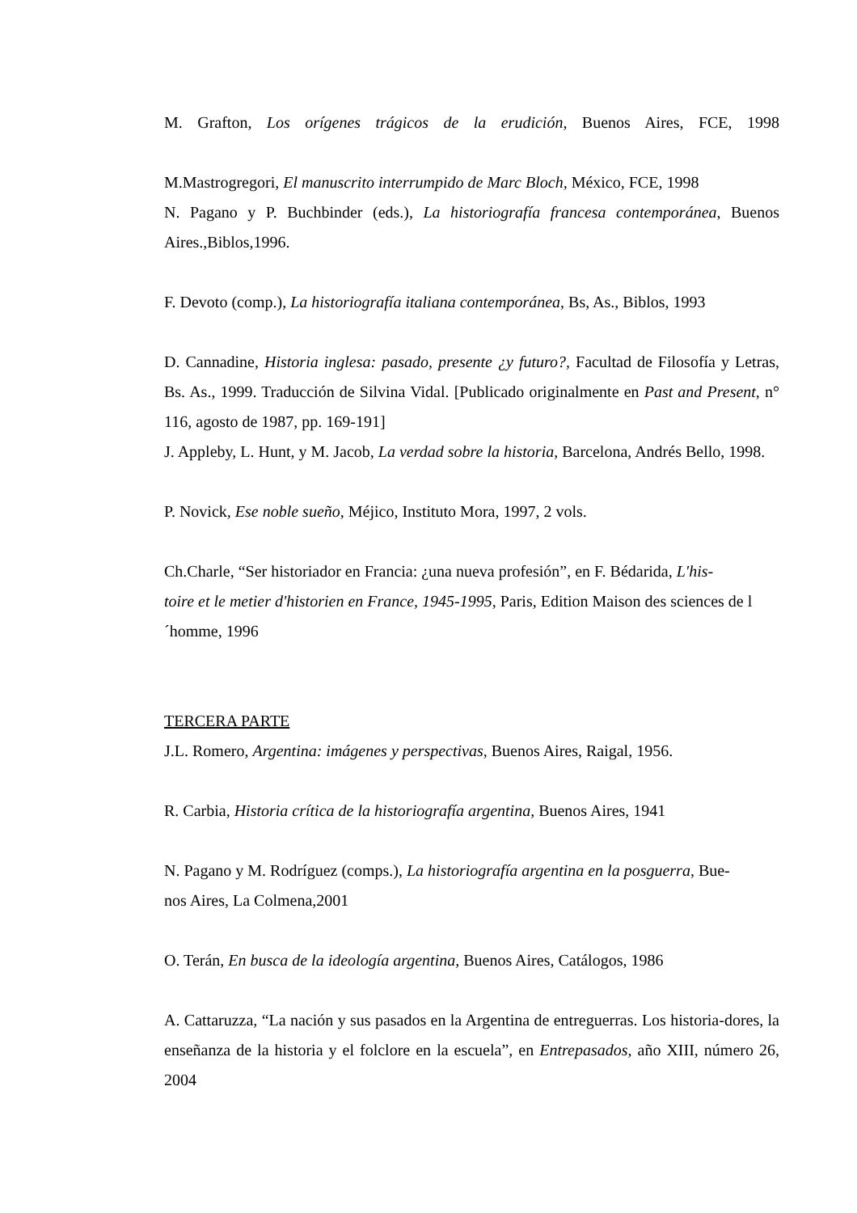M. Grafton, Los orígenes trágicos de la erudición, Buenos Aires, FCE, 1998
M.Mastrogregori, El manuscrito interrumpido de Marc Bloch, México, FCE, 1998
N. Pagano y P. Buchbinder (eds.), La historiografía francesa contemporánea, Buenos Aires.,Biblos,1996.
F. Devoto (comp.), La historiografía italiana contemporánea, Bs, As., Biblos, 1993
D. Cannadine, Historia inglesa: pasado, presente ¿y futuro?, Facultad de Filosofía y Letras, Bs. As., 1999. Traducción de Silvina Vidal. [Publicado originalmente en Past and Present, n° 116, agosto de 1987, pp. 169-191]
J. Appleby, L. Hunt, y M. Jacob, La verdad sobre la historia, Barcelona, Andrés Bello, 1998.
P. Novick, Ese noble sueño, Méjico, Instituto Mora, 1997, 2 vols.
Ch.Charle, “Ser historiador en Francia: ¿una nueva profesión”, en F. Bédarida, L'his-
toire et le metier d'historien en France, 1945-1995, Paris, Edition Maison des sciences de l´homme, 1996
TERCERA PARTE
J.L. Romero, Argentina: imágenes y perspectivas, Buenos Aires, Raigal, 1956.
R. Carbia, Historia crítica de la historiografía argentina, Buenos Aires, 1941
N. Pagano y M. Rodríguez (comps.), La historiografía argentina en la posguerra, Bue-
nos Aires, La Colmena,2001
O. Terán, En busca de la ideología argentina, Buenos Aires, Catálogos, 1986
A. Cattaruzza, “La nación y sus pasados en la Argentina de entreguerras. Los historia-dores, la enseñanza de la historia y el folclore en la escuela”, en Entrepasados, año XIII, número 26, 2004